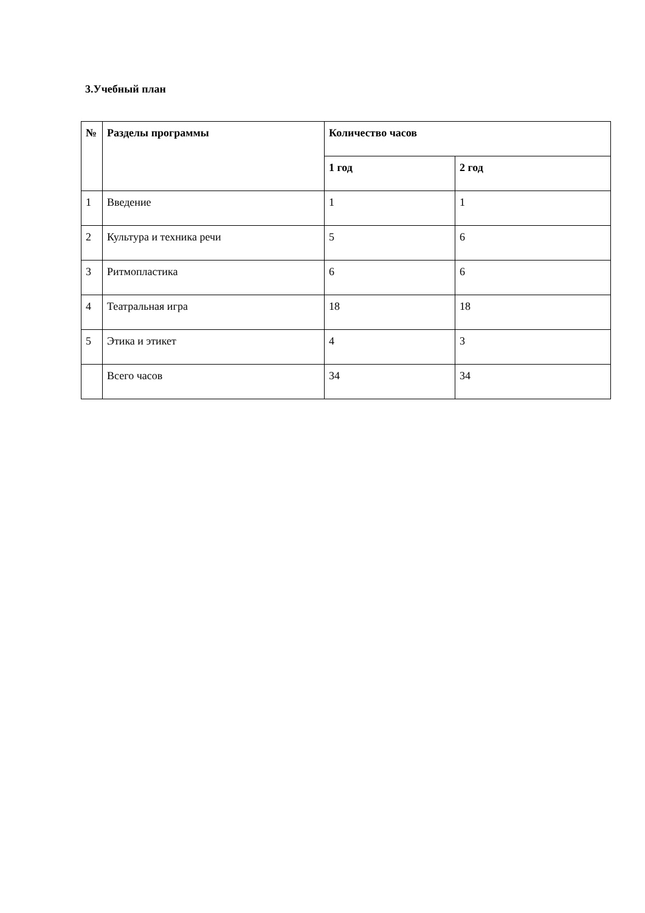3.Учебный план
| № | Разделы программы | Количество часов | |
| --- | --- | --- | --- |
| | | 1 год | 2 год |
| 1 | Введение | 1 | 1 |
| 2 | Культура и техника речи | 5 | 6 |
| 3 | Ритмопластика | 6 | 6 |
| 4 | Театральная игра | 18 | 18 |
| 5 | Этика и этикет | 4 | 3 |
| | Всего часов | 34 | 34 |